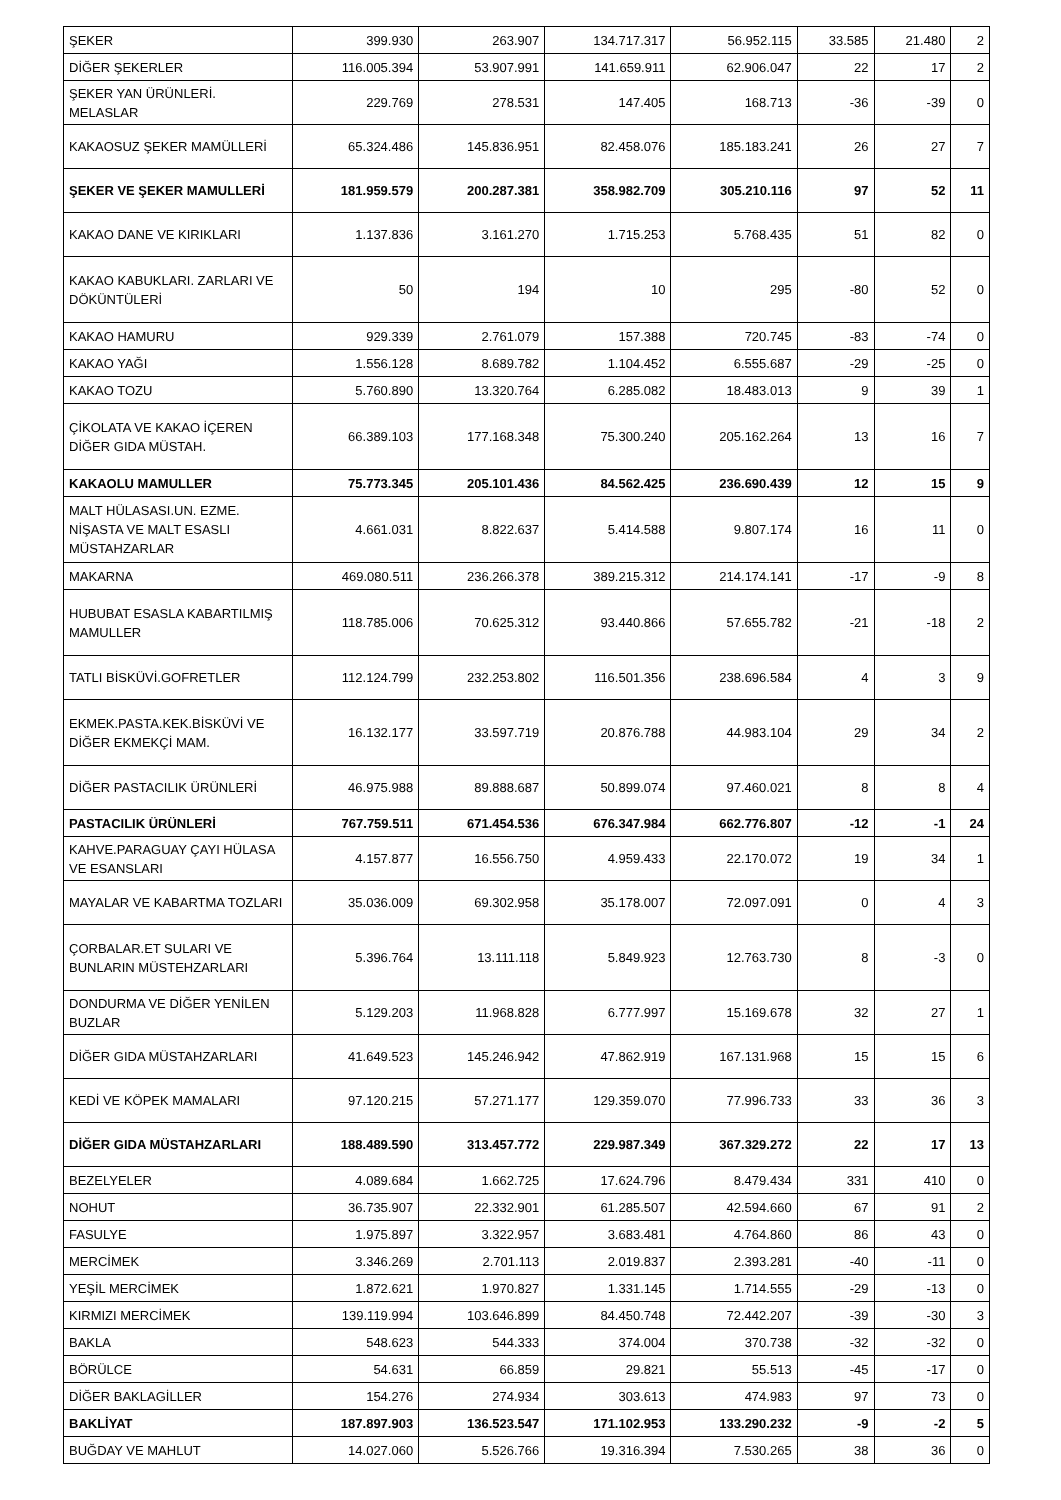| ŞEKER | 399.930 | 263.907 | 134.717.317 | 56.952.115 | 33.585 | 21.480 | 2 |
| DİĞER ŞEKERLER | 116.005.394 | 53.907.991 | 141.659.911 | 62.906.047 | 22 | 17 | 2 |
| ŞEKER YAN ÜRÜNLERİ. MELASLAR | 229.769 | 278.531 | 147.405 | 168.713 | -36 | -39 | 0 |
| KAKAOSUZ ŞEKER MAMÜLLERİ | 65.324.486 | 145.836.951 | 82.458.076 | 185.183.241 | 26 | 27 | 7 |
| ŞEKER VE ŞEKER MAMULLERİ | 181.959.579 | 200.287.381 | 358.982.709 | 305.210.116 | 97 | 52 | 11 |
| KAKAO DANE VE KIRIKLARI | 1.137.836 | 3.161.270 | 1.715.253 | 5.768.435 | 51 | 82 | 0 |
| KAKAO KABUKLARI. ZARLARI VE DÖKÜNTÜLERİ | 50 | 194 | 10 | 295 | -80 | 52 | 0 |
| KAKAO HAMURU | 929.339 | 2.761.079 | 157.388 | 720.745 | -83 | -74 | 0 |
| KAKAO YAĞI | 1.556.128 | 8.689.782 | 1.104.452 | 6.555.687 | -29 | -25 | 0 |
| KAKAO TOZU | 5.760.890 | 13.320.764 | 6.285.082 | 18.483.013 | 9 | 39 | 1 |
| ÇİKOLATA VE KAKAO İÇEREN DİĞER GIDA MÜSTAH. | 66.389.103 | 177.168.348 | 75.300.240 | 205.162.264 | 13 | 16 | 7 |
| KAKAOLU MAMULLER | 75.773.345 | 205.101.436 | 84.562.425 | 236.690.439 | 12 | 15 | 9 |
| MALT HÜLASASI.UN. EZME. NİŞASTA VE MALT ESASLI MÜSTAHZARLAR | 4.661.031 | 8.822.637 | 5.414.588 | 9.807.174 | 16 | 11 | 0 |
| MAKARNA | 469.080.511 | 236.266.378 | 389.215.312 | 214.174.141 | -17 | -9 | 8 |
| HUBUBAT ESASLA KABARTILMIŞ MAMULLER | 118.785.006 | 70.625.312 | 93.440.866 | 57.655.782 | -21 | -18 | 2 |
| TATLI BİSKÜVİ.GOFRETLER | 112.124.799 | 232.253.802 | 116.501.356 | 238.696.584 | 4 | 3 | 9 |
| EKMEK.PASTA.KEK.BİSKÜVİ VE DİĞER EKMEKÇİ MAM. | 16.132.177 | 33.597.719 | 20.876.788 | 44.983.104 | 29 | 34 | 2 |
| DİĞER PASTACILIK ÜRÜNLERİ | 46.975.988 | 89.888.687 | 50.899.074 | 97.460.021 | 8 | 8 | 4 |
| PASTACILIK ÜRÜNLERİ | 767.759.511 | 671.454.536 | 676.347.984 | 662.776.807 | -12 | -1 | 24 |
| KAHVE.PARAGUAY ÇAYI HÜLASA VE ESANSLARI | 4.157.877 | 16.556.750 | 4.959.433 | 22.170.072 | 19 | 34 | 1 |
| MAYALAR VE KABARTMA TOZLARI | 35.036.009 | 69.302.958 | 35.178.007 | 72.097.091 | 0 | 4 | 3 |
| ÇORBALAR.ET SULARI VE BUNLARIN MÜSTEHZARLARI | 5.396.764 | 13.111.118 | 5.849.923 | 12.763.730 | 8 | -3 | 0 |
| DONDURMA VE DİĞER YENİLEN BUZLAR | 5.129.203 | 11.968.828 | 6.777.997 | 15.169.678 | 32 | 27 | 1 |
| DİĞER GIDA MÜSTAHZARLARI | 41.649.523 | 145.246.942 | 47.862.919 | 167.131.968 | 15 | 15 | 6 |
| KEDİ VE KÖPEK MAMALARI | 97.120.215 | 57.271.177 | 129.359.070 | 77.996.733 | 33 | 36 | 3 |
| DİĞER GIDA MÜSTAHZARLARI | 188.489.590 | 313.457.772 | 229.987.349 | 367.329.272 | 22 | 17 | 13 |
| BEZELYELER | 4.089.684 | 1.662.725 | 17.624.796 | 8.479.434 | 331 | 410 | 0 |
| NOHUT | 36.735.907 | 22.332.901 | 61.285.507 | 42.594.660 | 67 | 91 | 2 |
| FASULYE | 1.975.897 | 3.322.957 | 3.683.481 | 4.764.860 | 86 | 43 | 0 |
| MERCİMEK | 3.346.269 | 2.701.113 | 2.019.837 | 2.393.281 | -40 | -11 | 0 |
| YEŞİL MERCİMEK | 1.872.621 | 1.970.827 | 1.331.145 | 1.714.555 | -29 | -13 | 0 |
| KIRMIZI MERCİMEK | 139.119.994 | 103.646.899 | 84.450.748 | 72.442.207 | -39 | -30 | 3 |
| BAKLA | 548.623 | 544.333 | 374.004 | 370.738 | -32 | -32 | 0 |
| BÖRÜLCE | 54.631 | 66.859 | 29.821 | 55.513 | -45 | -17 | 0 |
| DİĞER BAKLAGİLLER | 154.276 | 274.934 | 303.613 | 474.983 | 97 | 73 | 0 |
| BAKLİYAT | 187.897.903 | 136.523.547 | 171.102.953 | 133.290.232 | -9 | -2 | 5 |
| BUĞDAY VE MAHLUT | 14.027.060 | 5.526.766 | 19.316.394 | 7.530.265 | 38 | 36 | 0 |